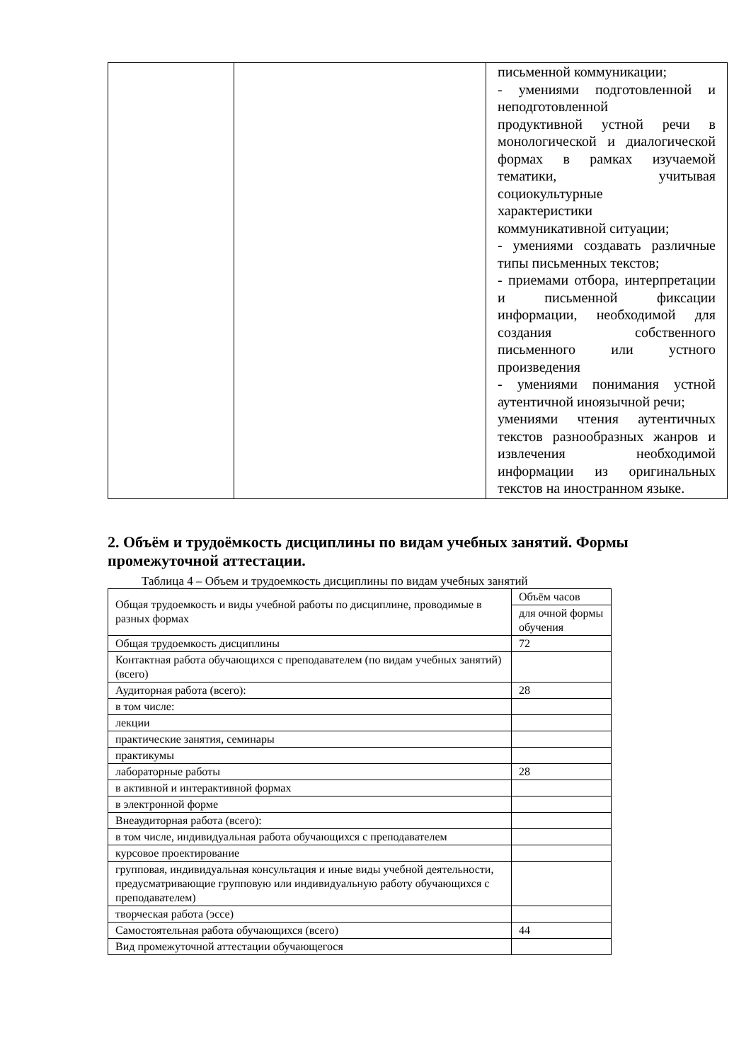| | | письменной коммуникации; - умениями подготовленной и неподготовленной продуктивной устной речи в монологической и диалогической формах в рамках изучаемой тематики, учитывая социокультурные характеристики коммуникативной ситуации; - умениями создавать различные типы письменных текстов; - приемами отбора, интерпретации и письменной фиксации информации, необходимой для создания собственного письменного или устного произведения - умениями понимания устной аутентичной иноязычной речи; умениями чтения аутентичных текстов разнообразных жанров и извлечения необходимой информации из оригинальных текстов на иностранном языке. |
2. Объём и трудоёмкость дисциплины по видам учебных занятий. Формы промежуточной аттестации.
Таблица 4 – Объем и трудоемкость дисциплины по видам учебных занятий
| Общая трудоемкость и виды учебной работы по дисциплине, проводимые в разных формах | Объём часов |
| --- | --- |
| | для очной формы обучения |
| Общая трудоемкость дисциплины | 72 |
| Контактная работа обучающихся с преподавателем (по видам учебных занятий) (всего) | |
| Аудиторная работа (всего): | 28 |
| в том числе: | |
| лекции | |
| практические занятия, семинары | |
| практикумы | |
| лабораторные работы | 28 |
| в активной и интерактивной формах | |
| в электронной форме | |
| Внеаудиторная работа (всего): | |
| в том числе, индивидуальная работа обучающихся с преподавателем | |
| курсовое проектирование | |
| групповая, индивидуальная консультация и иные виды учебной деятельности, предусматривающие групповую или индивидуальную работу обучающихся с преподавателем) | |
| творческая работа (эссе) | |
| Самостоятельная работа обучающихся (всего) | 44 |
| Вид промежуточной аттестации обучающегося | |